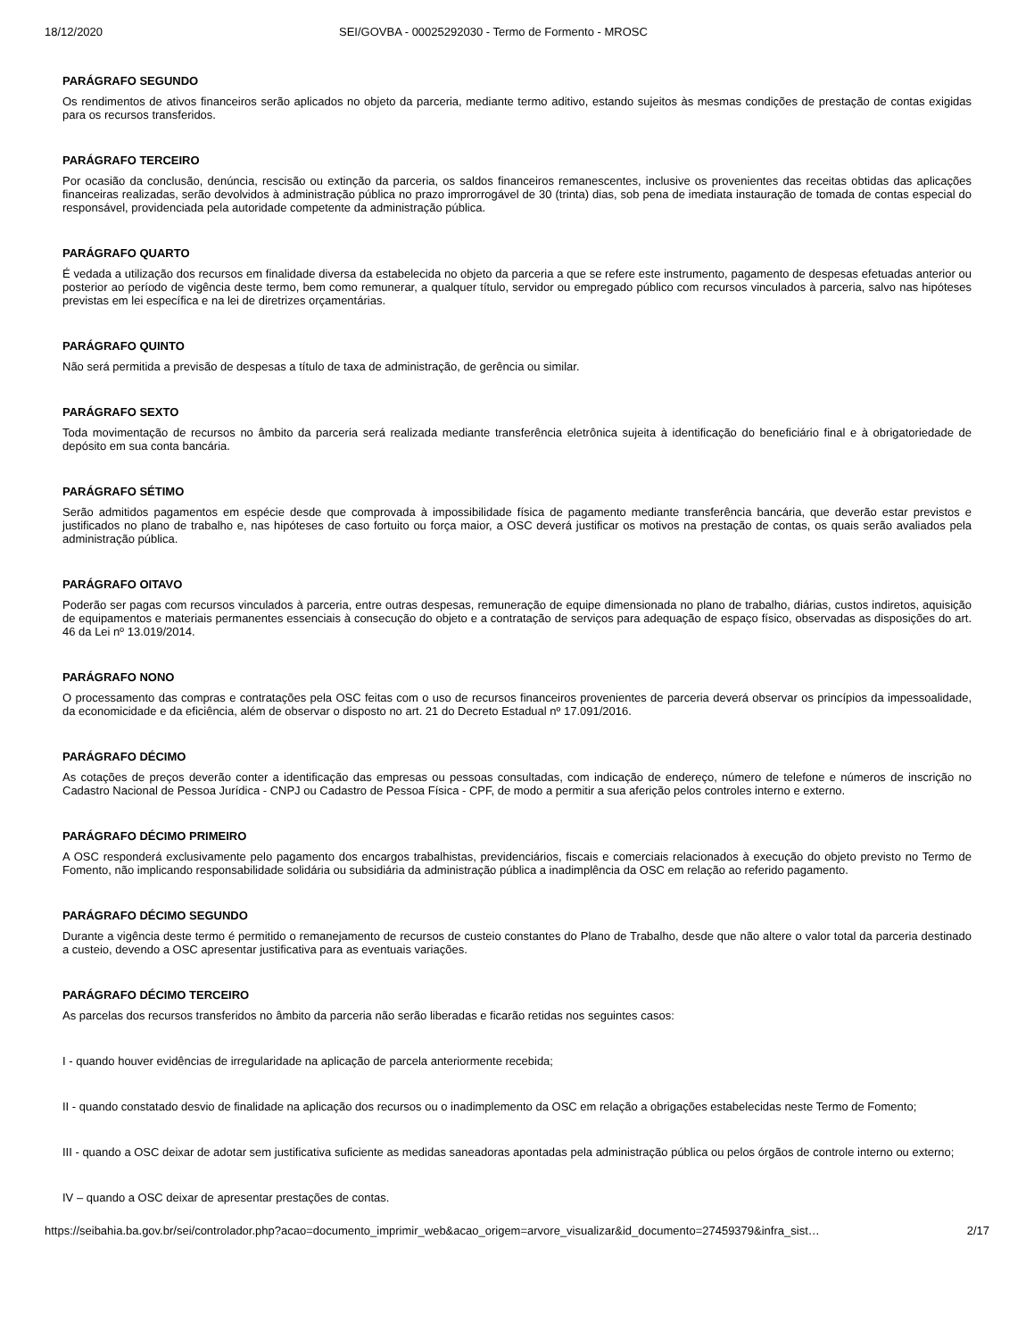18/12/2020 SEI/GOVBA - 00025292030 - Termo de Formento - MROSC
PARÁGRAFO SEGUNDO
Os rendimentos de ativos financeiros serão aplicados no objeto da parceria, mediante termo aditivo, estando sujeitos às mesmas condições de prestação de contas exigidas para os recursos transferidos.
PARÁGRAFO TERCEIRO
Por ocasião da conclusão, denúncia, rescisão ou extinção da parceria, os saldos financeiros remanescentes, inclusive os provenientes das receitas obtidas das aplicações financeiras realizadas, serão devolvidos à administração pública no prazo improrrogável de 30 (trinta) dias, sob pena de imediata instauração de tomada de contas especial do responsável, providenciada pela autoridade competente da administração pública.
PARÁGRAFO QUARTO
É vedada a utilização dos recursos em finalidade diversa da estabelecida no objeto da parceria a que se refere este instrumento, pagamento de despesas efetuadas anterior ou posterior ao período de vigência deste termo, bem como remunerar, a qualquer título, servidor ou empregado público com recursos vinculados à parceria, salvo nas hipóteses previstas em lei específica e na lei de diretrizes orçamentárias.
PARÁGRAFO QUINTO
Não será permitida a previsão de despesas a título de taxa de administração, de gerência ou similar.
PARÁGRAFO SEXTO
Toda movimentação de recursos no âmbito da parceria será realizada mediante transferência eletrônica sujeita à identificação do beneficiário final e à obrigatoriedade de depósito em sua conta bancária.
PARÁGRAFO SÉTIMO
Serão admitidos pagamentos em espécie desde que comprovada à impossibilidade física de pagamento mediante transferência bancária, que deverão estar previstos e justificados no plano de trabalho e, nas hipóteses de caso fortuito ou força maior, a OSC deverá justificar os motivos na prestação de contas, os quais serão avaliados pela administração pública.
PARÁGRAFO OITAVO
Poderão ser pagas com recursos vinculados à parceria, entre outras despesas, remuneração de equipe dimensionada no plano de trabalho, diárias, custos indiretos, aquisição de equipamentos e materiais permanentes essenciais à consecução do objeto e a contratação de serviços para adequação de espaço físico, observadas as disposições do art. 46 da Lei nº 13.019/2014.
PARÁGRAFO NONO
O processamento das compras e contratações pela OSC feitas com o uso de recursos financeiros provenientes de parceria deverá observar os princípios da impessoalidade, da economicidade e da eficiência, além de observar o disposto no art. 21 do Decreto Estadual nº 17.091/2016.
PARÁGRAFO DÉCIMO
As cotações de preços deverão conter a identificação das empresas ou pessoas consultadas, com indicação de endereço, número de telefone e números de inscrição no Cadastro Nacional de Pessoa Jurídica - CNPJ ou Cadastro de Pessoa Física - CPF, de modo a permitir a sua aferição pelos controles interno e externo.
PARÁGRAFO DÉCIMO PRIMEIRO
A OSC responderá exclusivamente pelo pagamento dos encargos trabalhistas, previdenciários, fiscais e comerciais relacionados à execução do objeto previsto no Termo de Fomento, não implicando responsabilidade solidária ou subsidiária da administração pública a inadimplência da OSC em relação ao referido pagamento.
PARÁGRAFO DÉCIMO SEGUNDO
Durante a vigência deste termo é permitido o remanejamento de recursos de custeio constantes do Plano de Trabalho, desde que não altere o valor total da parceria destinado a custeio, devendo a OSC apresentar justificativa para as eventuais variações.
PARÁGRAFO DÉCIMO TERCEIRO
As parcelas dos recursos transferidos no âmbito da parceria não serão liberadas e ficarão retidas nos seguintes casos:
I - quando houver evidências de irregularidade na aplicação de parcela anteriormente recebida;
II - quando constatado desvio de finalidade na aplicação dos recursos ou o inadimplemento da OSC em relação a obrigações estabelecidas neste Termo de Fomento;
III - quando a OSC deixar de adotar sem justificativa suficiente as medidas saneadoras apontadas pela administração pública ou pelos órgãos de controle interno ou externo;
IV – quando a OSC deixar de apresentar prestações de contas.
https://seibahia.ba.gov.br/sei/controlador.php?acao=documento_imprimir_web&acao_origem=arvore_visualizar&id_documento=27459379&infra_sist… 2/17